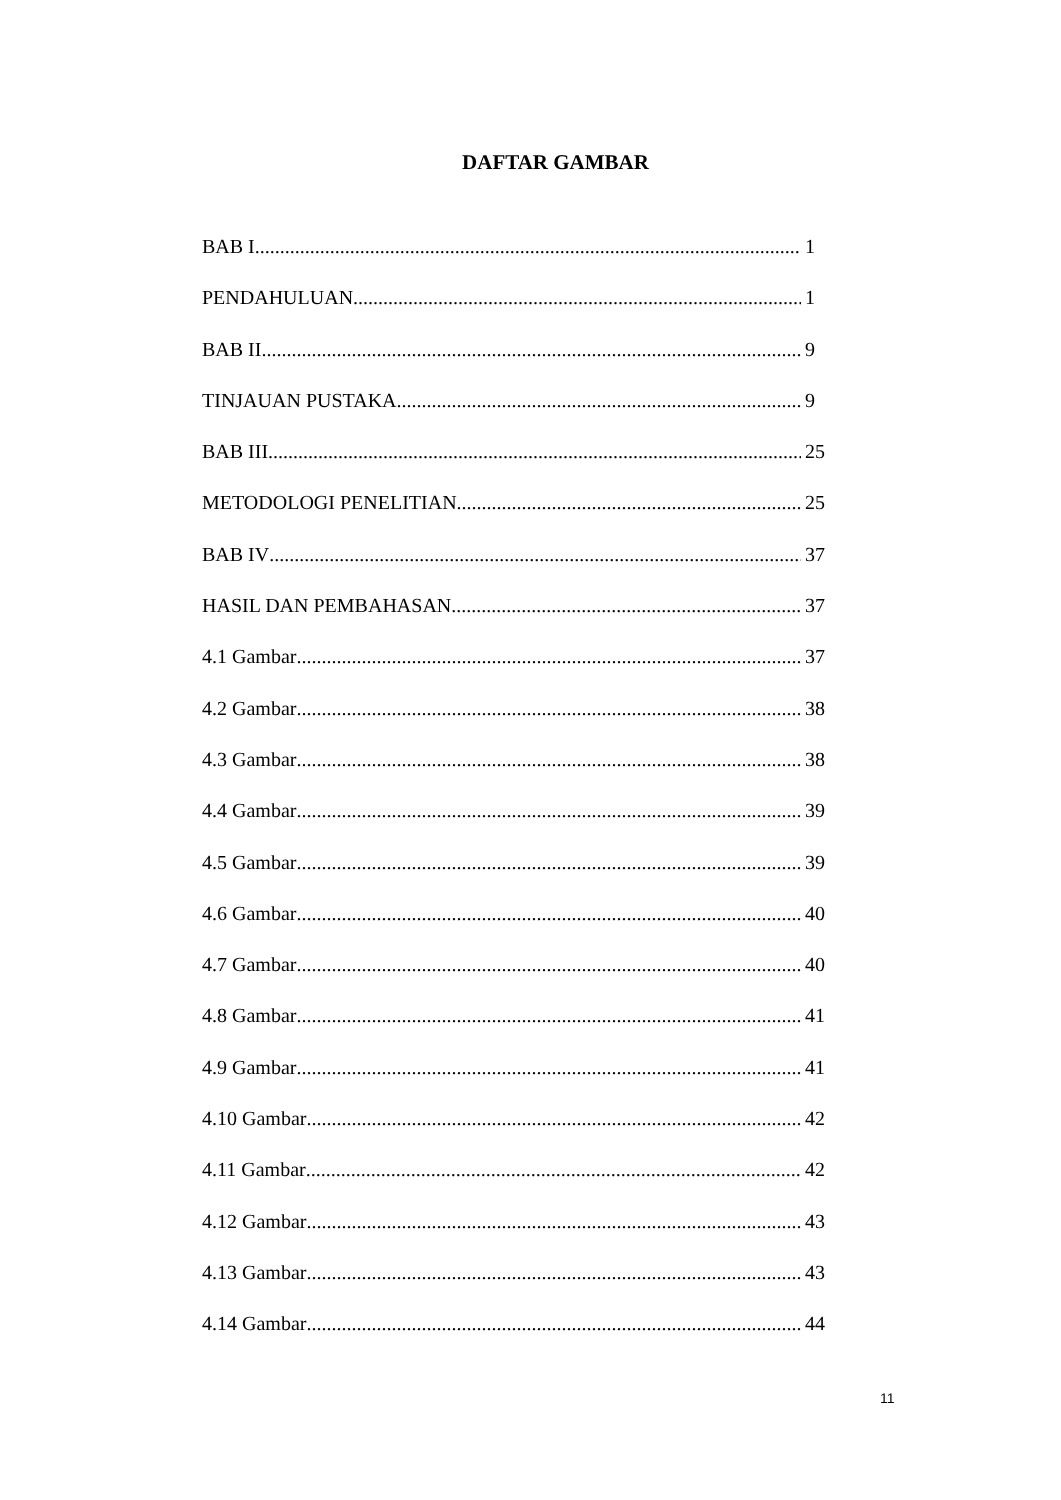DAFTAR GAMBAR
BAB I 1
PENDAHULUAN 1
BAB II 9
TINJAUAN PUSTAKA 9
BAB III 25
METODOLOGI PENELITIAN 25
BAB IV 37
HASIL DAN PEMBAHASAN 37
4.1 Gambar 37
4.2 Gambar 38
4.3 Gambar 38
4.4 Gambar 39
4.5 Gambar 39
4.6 Gambar 40
4.7 Gambar 40
4.8 Gambar 41
4.9 Gambar 41
4.10 Gambar 42
4.11 Gambar 42
4.12 Gambar 43
4.13 Gambar 43
4.14 Gambar 44
11